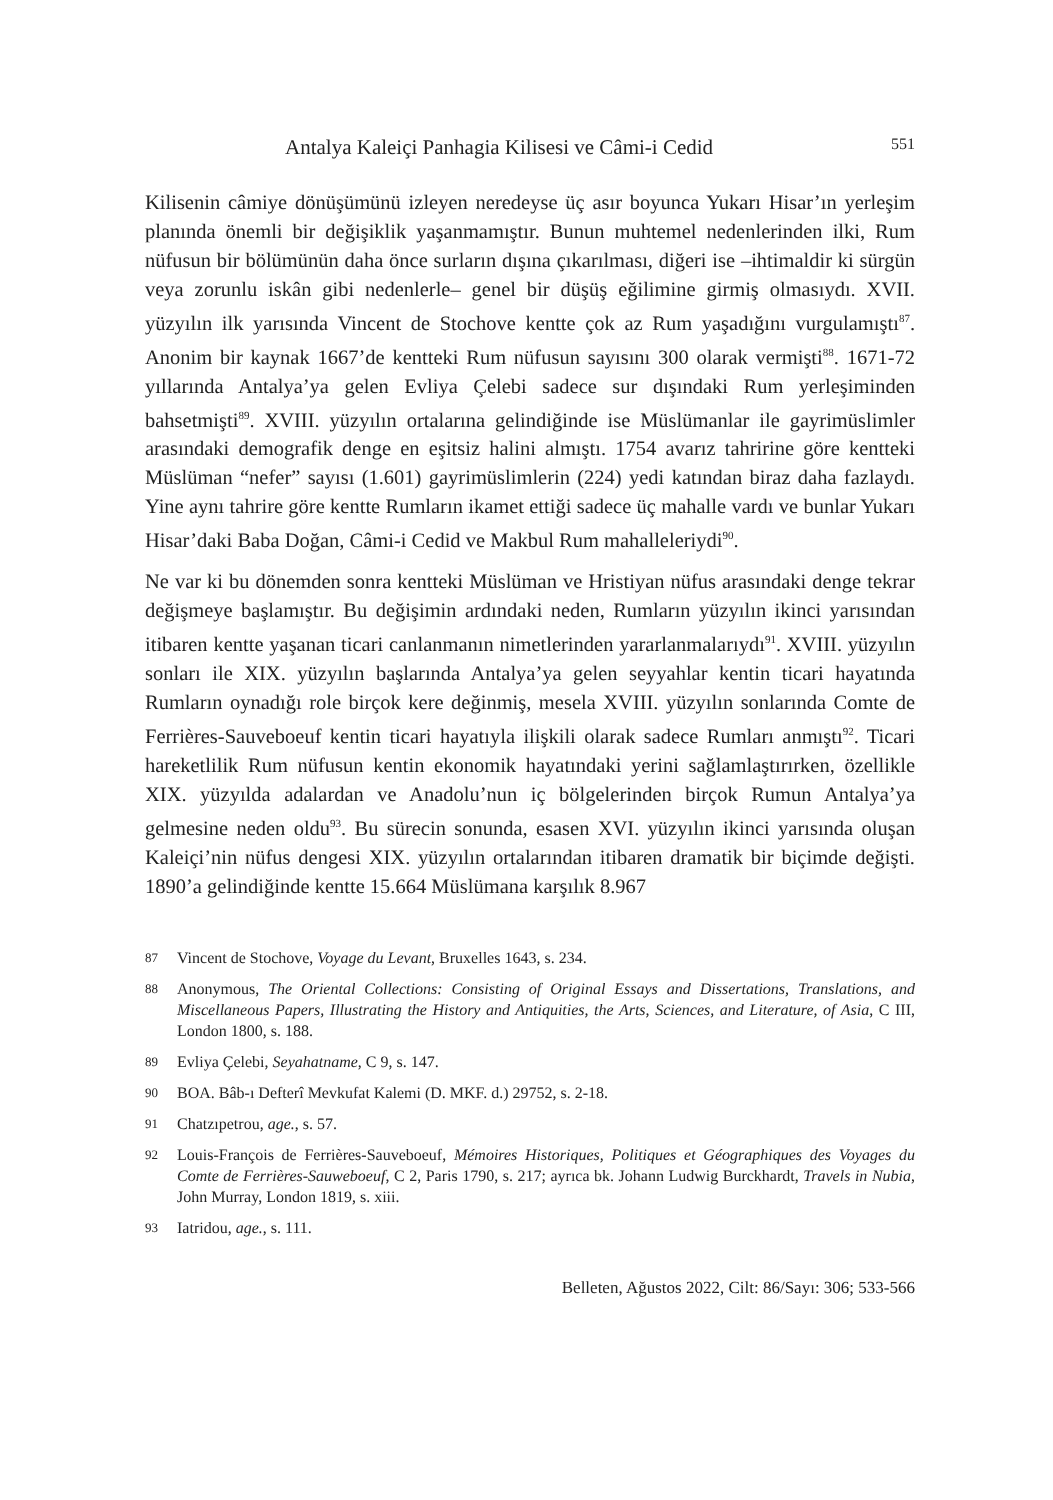Antalya Kaleiçi Panhagia Kilisesi ve Câmi-i Cedid 551
Kilisenin câmiye dönüşümünü izleyen neredeyse üç asır boyunca Yukarı Hisar’ın yerleşim planında önemli bir değişiklik yaşanmamıştır. Bunun muhtemel nedenlerinden ilki, Rum nüfusun bir bölümünün daha önce surların dışına çıkarılması, diğeri ise –ihtimaldir ki sürgün veya zorunlu iskân gibi nedenlerle– genel bir düşüş eğilimine girmiş olmasıydı. XVII. yüzyılın ilk yarısında Vincent de Stochove kentte çok az Rum yaşadığını vurgulamıştı<sup>87</sup>. Anonim bir kaynak 1667’de kentteki Rum nüfusun sayısını 300 olarak vermişti<sup>88</sup>. 1671-72 yıllarında Antalya’ya gelen Evliya Çelebi sadece sur dışındaki Rum yerleşiminden bahsetmişti<sup>89</sup>. XVIII. yüzyılın ortalarına gelindiğinde ise Müslümanlar ile gayrimüslimler arasındaki demografik denge en eşitsiz halini almıştı. 1754 avarız tahririne göre kentteki Müslüman “nefer” sayısı (1.601) gayrimüslimlerin (224) yedi katından biraz daha fazlaydı. Yine aynı tahrire göre kentte Rumların ikamet ettiği sadece üç mahalle vardı ve bunlar Yukarı Hisar’daki Baba Doğan, Câmi-i Cedid ve Makbul Rum mahalleleriydi<sup>90</sup>.
Ne var ki bu dönemden sonra kentteki Müslüman ve Hristiyan nüfus arasındaki denge tekrar değişmeye başlamıştır. Bu değişimin ardındaki neden, Rumların yüzyılın ikinci yarısından itibaren kentte yaşanan ticari canlanmanın nimetlerinden yararlanmalarıydı<sup>91</sup>. XVIII. yüzyılın sonları ile XIX. yüzyılın başlarında Antalya’ya gelen seyyahlar kentin ticari hayatında Rumların oynadığı role birçok kere değinmiş, mesela XVIII. yüzyılın sonlarında Comte de Ferrières-Sauveboeuf kentin ticari hayatıyla ilişkili olarak sadece Rumları anmıştı<sup>92</sup>. Ticari hareketlilik Rum nüfusun kentin ekonomik hayatındaki yerini sağlamlaştırırken, özellikle XIX. yüzyılda adalardan ve Anadolu’nun iç bölgelerinden birçok Rumun Antalya’ya gelmesine neden oldu<sup>93</sup>. Bu sürecin sonunda, esasen XVI. yüzyılın ikinci yarısında oluşan Kaleiçi’nin nüfus dengesi XIX. yüzyılın ortalarından itibaren dramatik bir biçimde değişti. 1890’a gelindiğinde kentte 15.664 Müslümana karşılık 8.967
87 Vincent de Stochove, Voyage du Levant, Bruxelles 1643, s. 234.
88 Anonymous, The Oriental Collections: Consisting of Original Essays and Dissertations, Translations, and Miscellaneous Papers, Illustrating the History and Antiquities, the Arts, Sciences, and Literature, of Asia, C III, London 1800, s. 188.
89 Evliya Çelebi, Seyahatname, C 9, s. 147.
90 BOA. Bâb-ı Defterî Mevkufat Kalemi (D. MKF. d.) 29752, s. 2-18.
91 Chatzıpetrou, age., s. 57.
92 Louis-François de Ferrières-Sauveboeuf, Mémoires Historiques, Politiques et Géographiques des Voyages du Comte de Ferrières-Sauweboeuf, C 2, Paris 1790, s. 217; ayrıca bk. Johann Ludwig Burckhardt, Travels in Nubia, John Murray, London 1819, s. xiii.
93 Iatridou, age., s. 111.
Belleten, Ağustos 2022, Cilt: 86/Sayı: 306; 533-566